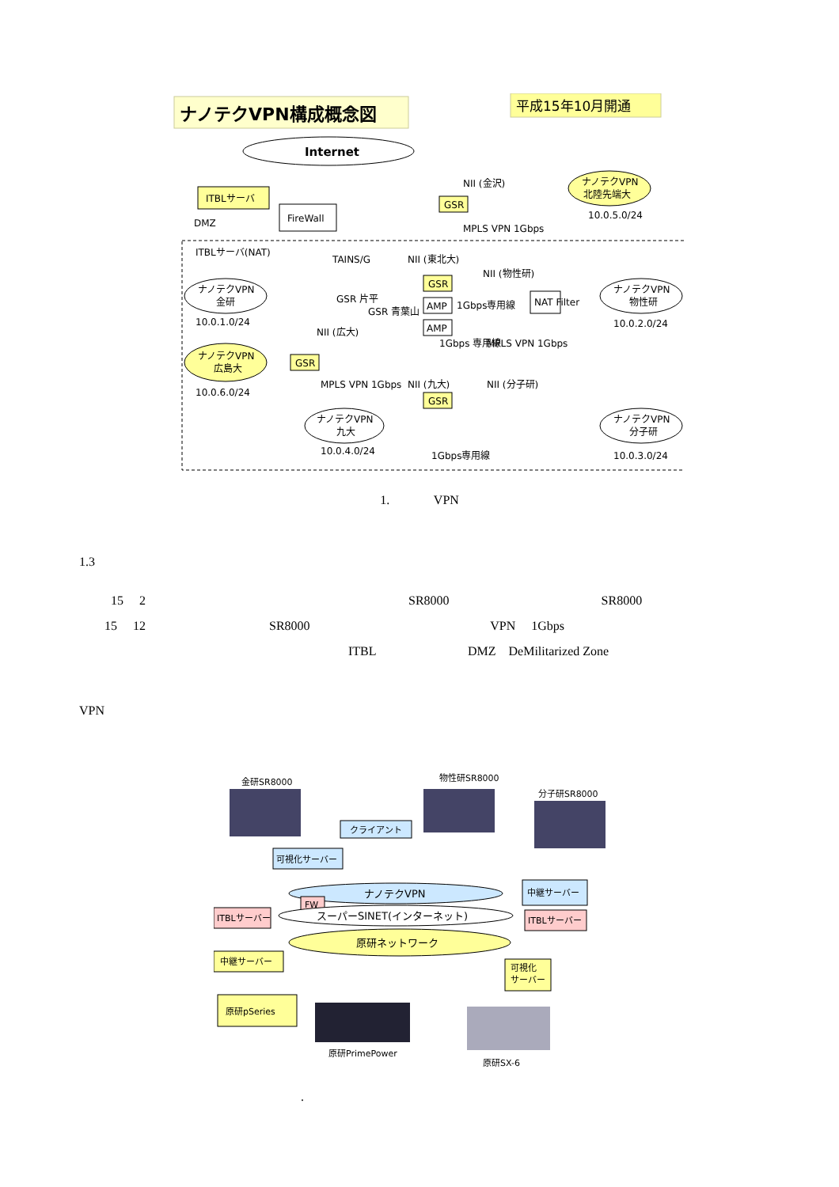ナノテクVPN構成概念図
平成15年10月開通
Internet
ITBLサーバ
FireWall
DMZ
ITBLサーバ(NAT)
ナノテクVPN
金研
10.0.1.0/24
TAINS/G
NII (東北大)
NII (金沢)
GSR
MPLS VPN 1Gbps
ナノテクVPN
北陸先端大
10.0.5.0/24
GSR
AMP
AMP
GSR 片平
GSR 青葉山
1Gbps専用線
NII (物性研)
NAT Filter
ナノテクVPN
物性研
10.0.2.0/24
ナノテクVPN
広島大
10.0.6.0/24
NII (広大)
GSR
MPLS VPN 1Gbps
NII (九大)
1Gbps 専用線
MPLS VPN 1Gbps
NII (分子研)
GSR
ナノテクVPN
九大
10.0.4.0/24
1Gbps専用線
ナノテクVPN
分子研
10.0.3.0/24
1. VPN
1.3
15 2 SR8000 SR8000
15 12 SR8000 VPN 1Gbps
ITBL DMZ DeMilitarized Zone
VPN
金研SR8000
物性研SR8000
分子研SR8000
クライアント
可視化サーバー
中継サーバー
ナノテクVPN
FW
ITBLサーバー
スーパーSINET(インターネット)
ITBLサーバー
原研ネットワーク
中継サーバー
可視化
サーバー
原研pSeries
原研PrimePower
原研SX-6
.